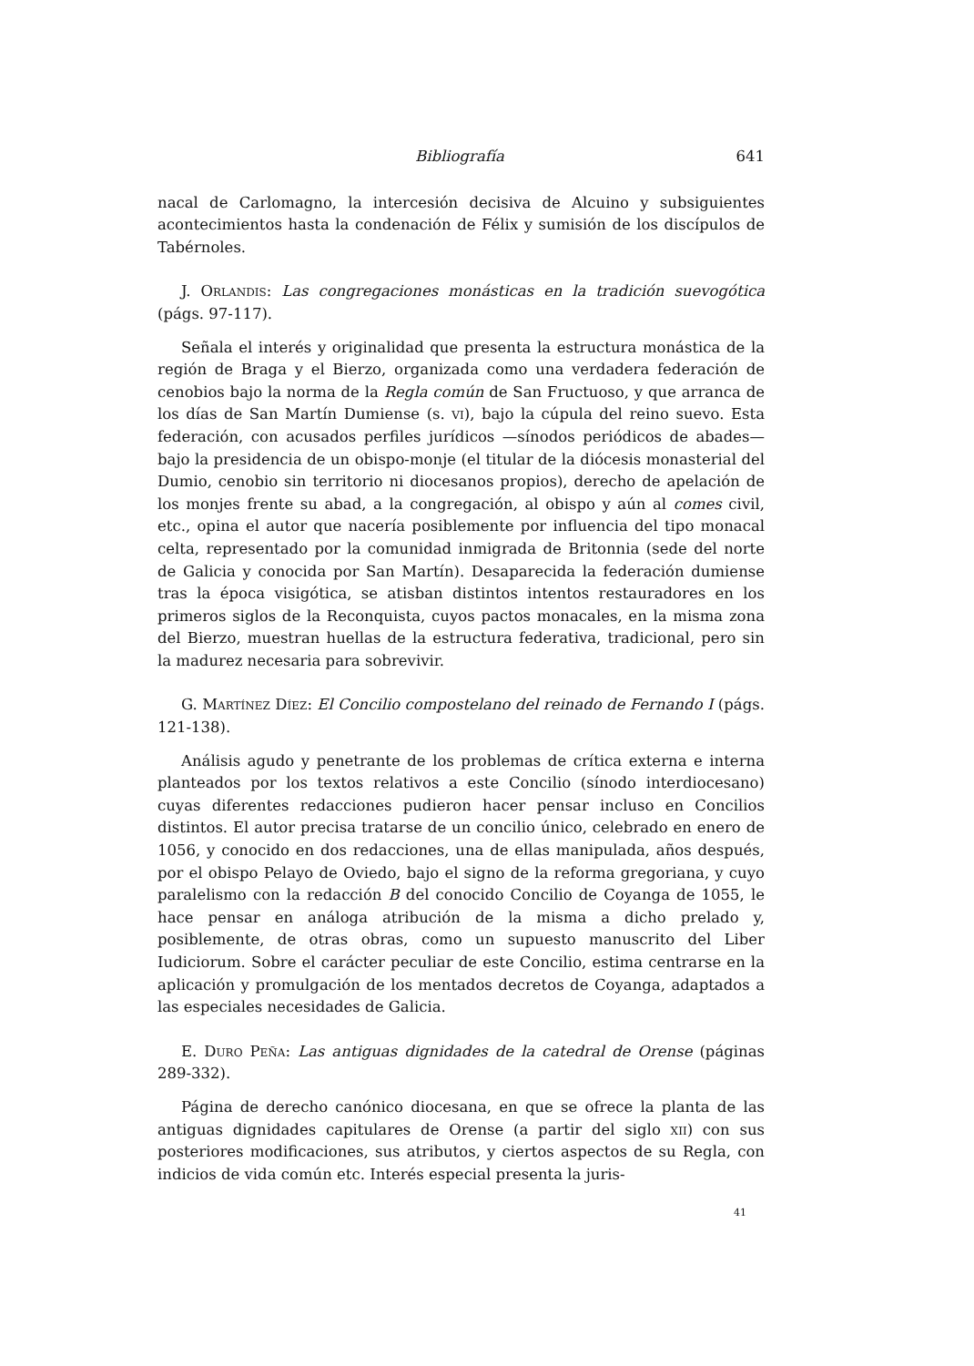Bibliografía 641
nacal de Carlomagno, la intercesión decisiva de Alcuino y subsiguientes acontecimientos hasta la condenación de Félix y sumisión de los discípulos de Tabérnoles.
J. Orlandis: Las congregaciones monásticas en la tradición suevogótica (págs. 97-117).
Señala el interés y originalidad que presenta la estructura monástica de la región de Braga y el Bierzo, organizada como una verdadera federación de cenobios bajo la norma de la Regla común de San Fructuoso, y que arranca de los días de San Martín Dumiense (s. vi), bajo la cúpula del reino suevo. Esta federación, con acusados perfiles jurídicos —sínodos periódicos de abades— bajo la presidencia de un obispo-monje (el titular de la diócesis monasterial del Dumio, cenobio sin territorio ni diocesanos propios), derecho de apelación de los monjes frente su abad, a la congregación, al obispo y aún al comes civil, etc., opina el autor que nacería posiblemente por influencia del tipo monacal celta, representado por la comunidad inmigrada de Britonnia (sede del norte de Galicia y conocida por San Martín). Desaparecida la federación dumiense tras la época visigótica, se atisban distintos intentos restauradores en los primeros siglos de la Reconquista, cuyos pactos monacales, en la misma zona del Bierzo, muestran huellas de la estructura federativa, tradicional, pero sin la madurez necesaria para sobrevivir.
G. Martínez Díez: El Concilio compostelano del reinado de Fernando I (págs. 121-138).
Análisis agudo y penetrante de los problemas de crítica externa e interna planteados por los textos relativos a este Concilio (sínodo interdiocesano) cuyas diferentes redacciones pudieron hacer pensar incluso en Concilios distintos. El autor precisa tratarse de un concilio único, celebrado en enero de 1056, y conocido en dos redacciones, una de ellas manipulada, años después, por el obispo Pelayo de Oviedo, bajo el signo de la reforma gregoriana, y cuyo paralelismo con la redacción B del conocido Concilio de Coyanga de 1055, le hace pensar en análoga atribución de la misma a dicho prelado y, posiblemente, de otras obras, como un supuesto manuscrito del Liber Iudiciorum. Sobre el carácter peculiar de este Concilio, estima centrarse en la aplicación y promulgación de los mentados decretos de Coyanga, adaptados a las especiales necesidades de Galicia.
E. Duro Peña: Las antiguas dignidades de la catedral de Orense (páginas 289-332).
Página de derecho canónico diocesana, en que se ofrece la planta de las antiguas dignidades capitulares de Orense (a partir del siglo xii) con sus posteriores modificaciones, sus atributos, y ciertos aspectos de su Regla, con indicios de vida común etc. Interés especial presenta la juris-
41